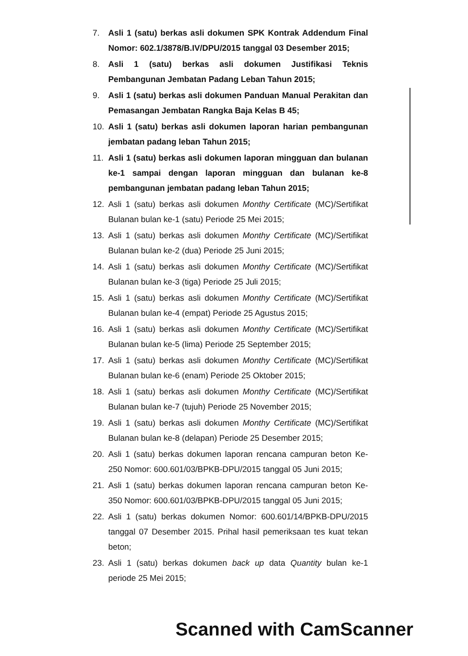7. Asli 1 (satu) berkas asli dokumen SPK Kontrak Addendum Final Nomor: 602.1/3878/B.IV/DPU/2015 tanggal 03 Desember 2015;
8. Asli 1 (satu) berkas asli dokumen Justifikasi Teknis Pembangunan Jembatan Padang Leban Tahun 2015;
9. Asli 1 (satu) berkas asli dokumen Panduan Manual Perakitan dan Pemasangan Jembatan Rangka Baja Kelas B 45;
10. Asli 1 (satu) berkas asli dokumen laporan harian pembangunan jembatan padang leban Tahun 2015;
11. Asli 1 (satu) berkas asli dokumen laporan mingguan dan bulanan ke-1 sampai dengan laporan mingguan dan bulanan ke-8 pembangunan jembatan padang leban Tahun 2015;
12. Asli 1 (satu) berkas asli dokumen Monthy Certificate (MC)/Sertifikat Bulanan bulan ke-1 (satu) Periode 25 Mei 2015;
13. Asli 1 (satu) berkas asli dokumen Monthy Certificate (MC)/Sertifikat Bulanan bulan ke-2 (dua) Periode 25 Juni 2015;
14. Asli 1 (satu) berkas asli dokumen Monthy Certificate (MC)/Sertifikat Bulanan bulan ke-3 (tiga) Periode 25 Juli 2015;
15. Asli 1 (satu) berkas asli dokumen Monthy Certificate (MC)/Sertifikat Bulanan bulan ke-4 (empat) Periode 25 Agustus 2015;
16. Asli 1 (satu) berkas asli dokumen Monthy Certificate (MC)/Sertifikat Bulanan bulan ke-5 (lima) Periode 25 September 2015;
17. Asli 1 (satu) berkas asli dokumen Monthy Certificate (MC)/Sertifikat Bulanan bulan ke-6 (enam) Periode 25 Oktober 2015;
18. Asli 1 (satu) berkas asli dokumen Monthy Certificate (MC)/Sertifikat Bulanan bulan ke-7 (tujuh) Periode 25 November 2015;
19. Asli 1 (satu) berkas asli dokumen Monthy Certificate (MC)/Sertifikat Bulanan bulan ke-8 (delapan) Periode 25 Desember 2015;
20. Asli 1 (satu) berkas dokumen laporan rencana campuran beton Ke-250 Nomor: 600.601/03/BPKB-DPU/2015 tanggal 05 Juni 2015;
21. Asli 1 (satu) berkas dokumen laporan rencana campuran beton Ke-350 Nomor: 600.601/03/BPKB-DPU/2015 tanggal 05 Juni 2015;
22. Asli 1 (satu) berkas dokumen Nomor: 600.601/14/BPKB-DPU/2015 tanggal 07 Desember 2015. Prihal hasil pemeriksaan tes kuat tekan beton;
23. Asli 1 (satu) berkas dokumen back up data Quantity bulan ke-1 periode 25 Mei 2015;
Scanned with CamScanner